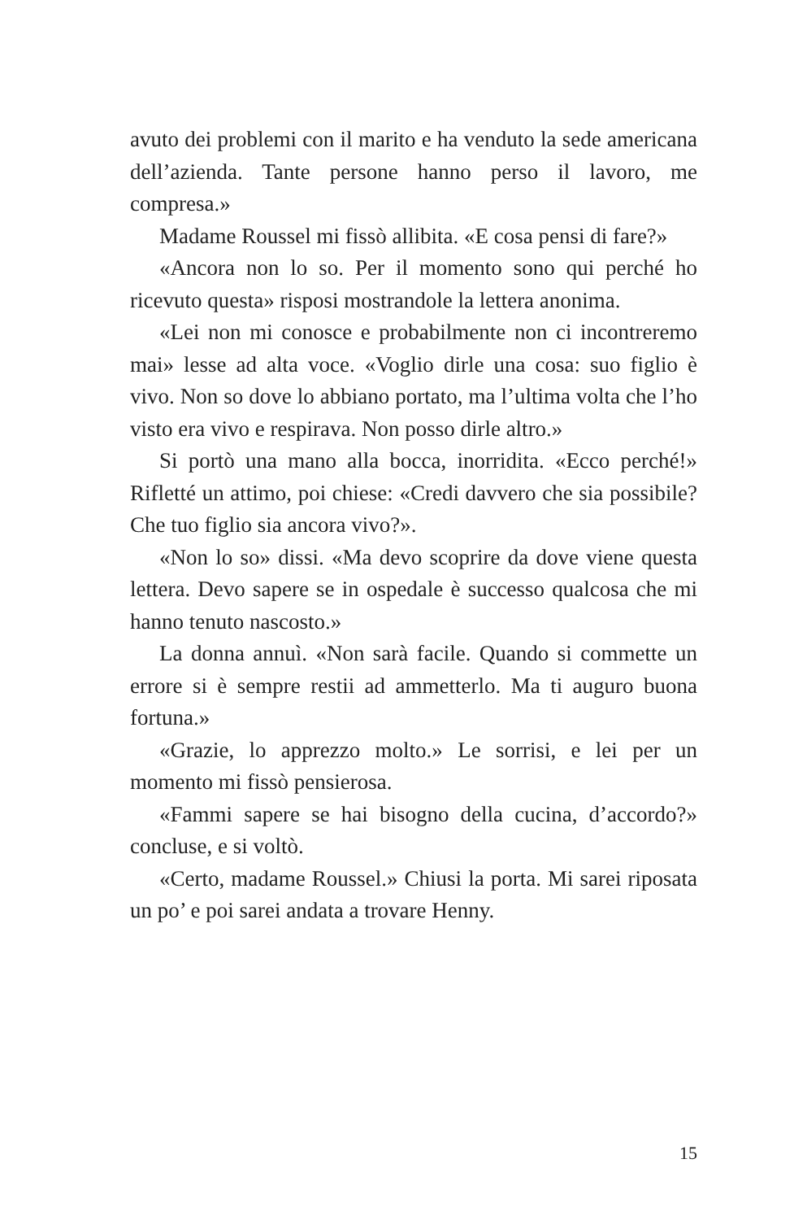avuto dei problemi con il marito e ha venduto la sede americana dell’azienda. Tante persone hanno perso il lavoro, me compresa.»
Madame Roussel mi fissò allibita. «E cosa pensi di fare?»
«Ancora non lo so. Per il momento sono qui perché ho ricevuto questa» risposi mostrandole la lettera anonima.
«Lei non mi conosce e probabilmente non ci incontreremo mai» lesse ad alta voce. «Voglio dirle una cosa: suo figlio è vivo. Non so dove lo abbiano portato, ma l’ultima volta che l’ho visto era vivo e respirava. Non posso dirle altro.»
Si portò una mano alla bocca, inorridita. «Ecco perché!» Rifletté un attimo, poi chiese: «Credi davvero che sia possibile? Che tuo figlio sia ancora vivo?».
«Non lo so» dissi. «Ma devo scoprire da dove viene questa lettera. Devo sapere se in ospedale è successo qualcosa che mi hanno tenuto nascosto.»
La donna annuì. «Non sarà facile. Quando si commette un errore si è sempre restii ad ammetterlo. Ma ti auguro buona fortuna.»
«Grazie, lo apprezzo molto.» Le sorrisi, e lei per un momento mi fissò pensierosa.
«Fammi sapere se hai bisogno della cucina, d’accordo?» concluse, e si voltò.
«Certo, madame Roussel.» Chiusi la porta. Mi sarei riposata un po’ e poi sarei andata a trovare Henny.
15